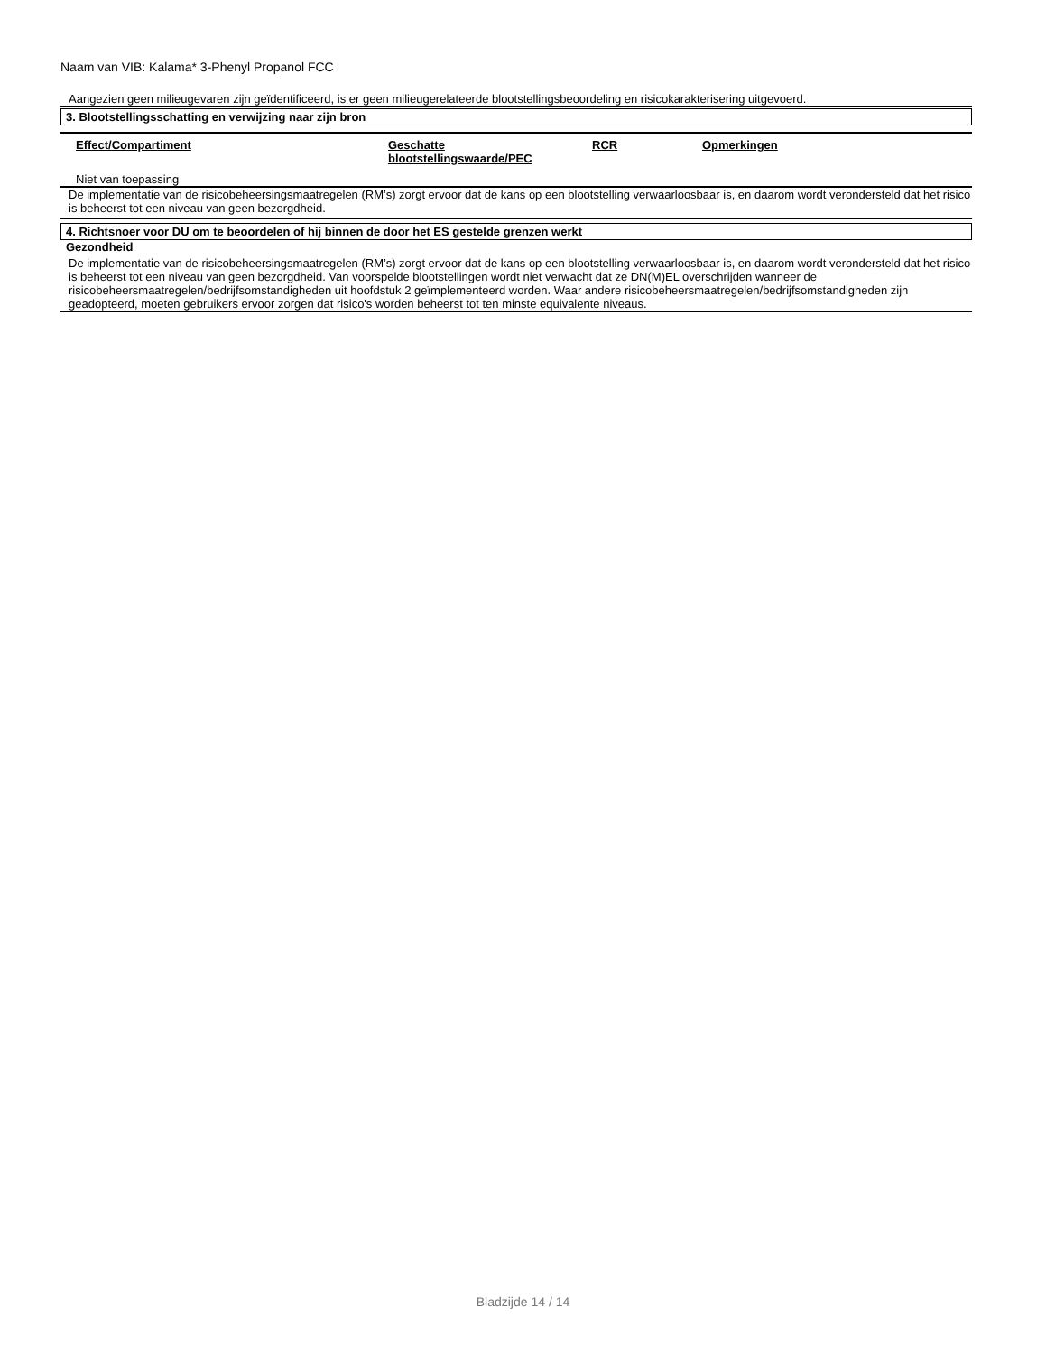Naam van VIB: Kalama* 3-Phenyl Propanol FCC
Aangezien geen milieugevaren zijn geïdentificeerd, is er geen milieugerelateerde blootstellingsbeoordeling en risicokarakterisering uitgevoerd.
3. Blootstellingsschatting en verwijzing naar zijn bron
| Effect/Compartiment | Geschatte blootstellingswaarde/PEC | RCR | Opmerkingen |
| --- | --- | --- | --- |
Niet van toepassing
De implementatie van de risicobeheersingsmaatregelen (RM’s) zorgt ervoor dat de kans op een blootstelling verwaarloosbaar is, en daarom wordt verondersteld dat het risico is beheerst tot een niveau van geen bezorgdheid.
4. Richtsnoer voor DU om te beoordelen of hij binnen de door het ES gestelde grenzen werkt
Gezondheid
De implementatie van de risicobeheersingsmaatregelen (RM’s) zorgt ervoor dat de kans op een blootstelling verwaarloosbaar is, en daarom wordt verondersteld dat het risico is beheerst tot een niveau van geen bezorgdheid. Van voorspelde blootstellingen wordt niet verwacht dat ze DN(M)EL overschrijden wanneer de risicobeheersmaatregelen/bedrijfsomstandigheden uit hoofdstuk 2 geïmplementeerd worden. Waar andere risicobeheersmaatregelen/bedrijfsomstandigheden zijn geadopteerd, moeten gebruikers ervoor zorgen dat risico's worden beheerst tot ten minste equivalente niveaus.
Bladzijde 14 / 14